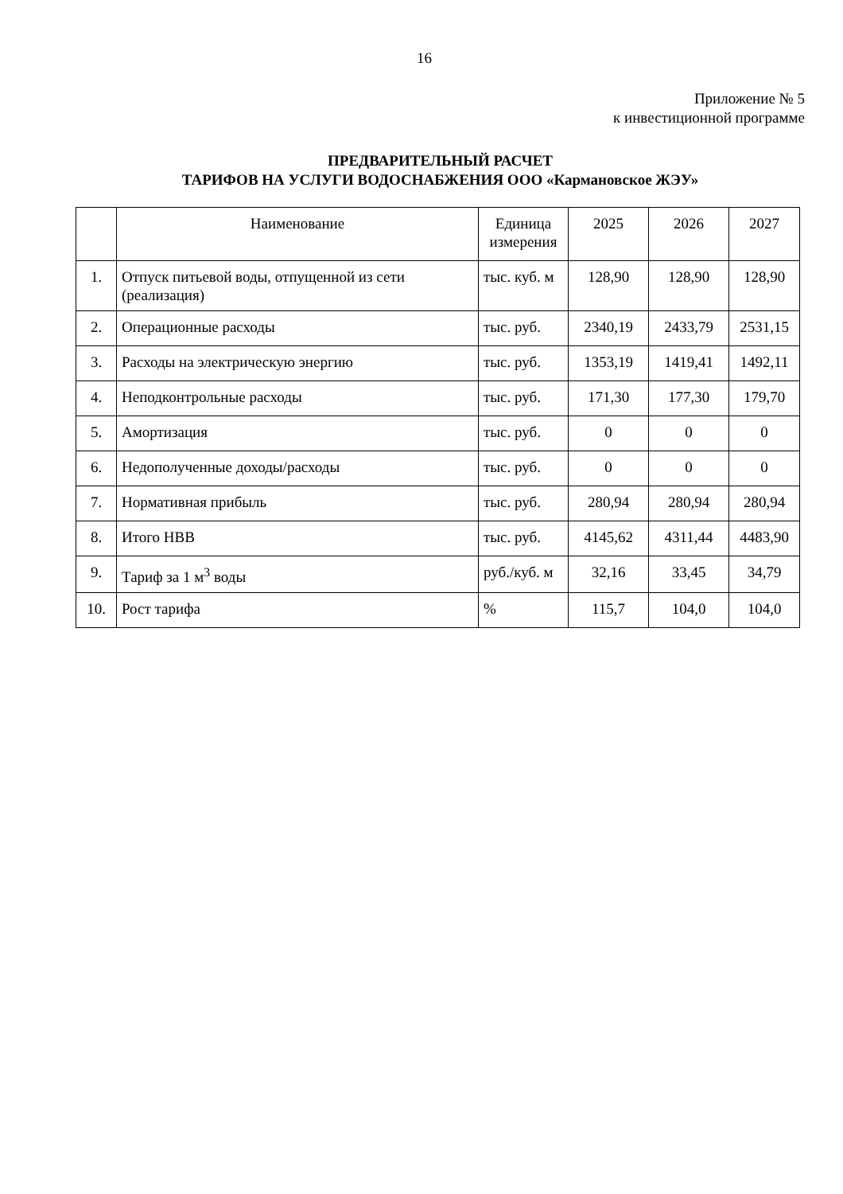16
Приложение № 5
к инвестиционной программе
ПРЕДВАРИТЕЛЬНЫЙ РАСЧЕТ
ТАРИФОВ НА УСЛУГИ ВОДОСНАБЖЕНИЯ ООО «Кармановское ЖЭУ»
| | Наименование | Единица измерения | 2025 | 2026 | 2027 |
| --- | --- | --- | --- | --- | --- |
| 1. | Отпуск питьевой воды, отпущенной из сети (реализация) | тыс. куб. м | 128,90 | 128,90 | 128,90 |
| 2. | Операционные расходы | тыс. руб. | 2340,19 | 2433,79 | 2531,15 |
| 3. | Расходы на электрическую энергию | тыс. руб. | 1353,19 | 1419,41 | 1492,11 |
| 4. | Неподконтрольные расходы | тыс. руб. | 171,30 | 177,30 | 179,70 |
| 5. | Амортизация | тыс. руб. | 0 | 0 | 0 |
| 6. | Недополученные доходы/расходы | тыс. руб. | 0 | 0 | 0 |
| 7. | Нормативная прибыль | тыс. руб. | 280,94 | 280,94 | 280,94 |
| 8. | Итого НВВ | тыс. руб. | 4145,62 | 4311,44 | 4483,90 |
| 9. | Тариф за 1 м<sup>3</sup> воды | руб./куб. м | 32,16 | 33,45 | 34,79 |
| 10. | Рост тарифа | % | 115,7 | 104,0 | 104,0 |